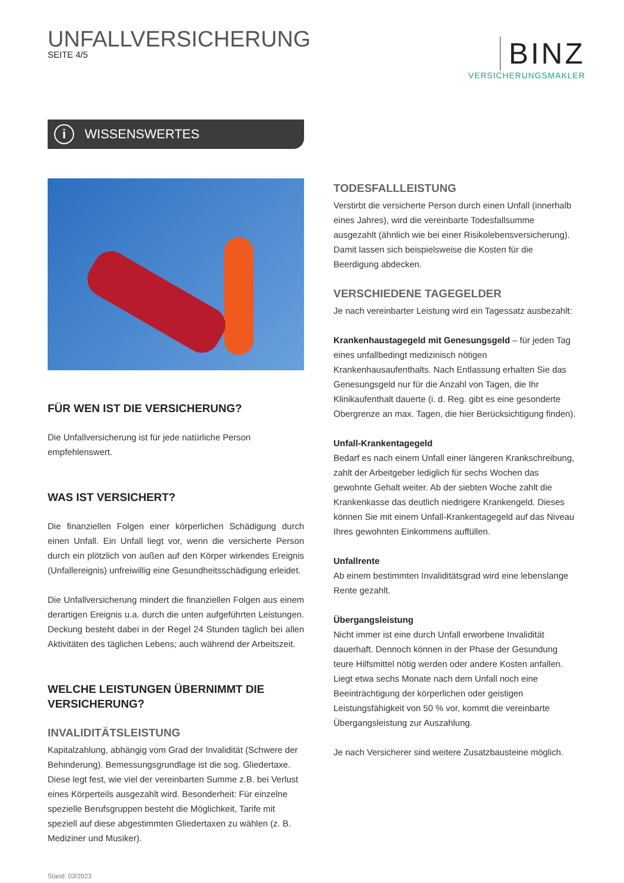UNFALLVERSICHERUNG
SEITE 4/5
BINZ
VERSICHERUNGSMAKLER
i WISSENSWERTES
FÜR WEN IST DIE VERSICHERUNG?
Die Unfallversicherung ist für jede natürliche Person empfehlenswert.
WAS IST VERSICHERT?
Die finanziellen Folgen einer körperlichen Schädigung durch einen Unfall. Ein Unfall liegt vor, wenn die versicherte Person durch ein plötzlich von außen auf den Körper wirkendes Ereignis (Unfallereignis) unfreiwillig eine Gesundheitsschädigung erleidet.
Die Unfallversicherung mindert die finanziellen Folgen aus einem derartigen Ereignis u.a. durch die unten aufgeführten Leistungen. Deckung besteht dabei in der Regel 24 Stunden täglich bei allen Aktivitäten des täglichen Lebens; auch während der Arbeitszeit.
WELCHE LEISTUNGEN ÜBERNIMMT DIE VERSICHERUNG?
INVALIDITÄTSLEISTUNG
Kapitalzahlung, abhängig vom Grad der Invalidität (Schwere der Behinderung). Bemessungsgrundlage ist die sog. Gliedertaxe. Diese legt fest, wie viel der vereinbarten Summe z.B. bei Verlust eines Körperteils ausgezahlt wird. Besonderheit: Für einzelne spezielle Berufsgruppen besteht die Möglichkeit, Tarife mit speziell auf diese abgestimmten Gliedertaxen zu wählen (z. B. Mediziner und Musiker).
Stand: 03/2023
TODESFALLLEISTUNG
Verstirbt die versicherte Person durch einen Unfall (innerhalb eines Jahres), wird die vereinbarte Todesfallsumme ausgezahlt (ähnlich wie bei einer Risikolebensversicherung). Damit lassen sich beispielsweise die Kosten für die Beerdigung abdecken.
VERSCHIEDENE TAGEGELDER
Je nach vereinbarter Leistung wird ein Tagessatz ausbezahlt:
Krankenhaustagegeld mit Genesungsgeld – für jeden Tag eines unfallbedingt medizinisch nötigen Krankenhausaufenthalts. Nach Entlassung erhalten Sie das Genesungsgeld nur für die Anzahl von Tagen, die Ihr Klinikaufenthalt dauerte (i. d. Reg. gibt es eine gesonderte Obergrenze an max. Tagen, die hier Berücksichtigung finden).
Unfall-Krankentagegeld
Bedarf es nach einem Unfall einer längeren Krankschreibung, zahlt der Arbeitgeber lediglich für sechs Wochen das gewohnte Gehalt weiter. Ab der siebten Woche zahlt die Krankenkasse das deutlich niedrigere Krankengeld. Dieses können Sie mit einem Unfall-Krankentagegeld auf das Niveau Ihres gewohnten Einkommens auffüllen.
Unfallrente
Ab einem bestimmten Invaliditätsgrad wird eine lebenslange Rente gezahlt.
Übergangsleistung
Nicht immer ist eine durch Unfall erworbene Invalidität dauerhaft. Dennoch können in der Phase der Gesundung teure Hilfsmittel nötig werden oder andere Kosten anfallen. Liegt etwa sechs Monate nach dem Unfall noch eine Beeinträchtigung der körperlichen oder geistigen Leistungsfähigkeit von 50 % vor, kommt die vereinbarte Übergangsleistung zur Auszahlung.
Je nach Versicherer sind weitere Zusatzbausteine möglich.